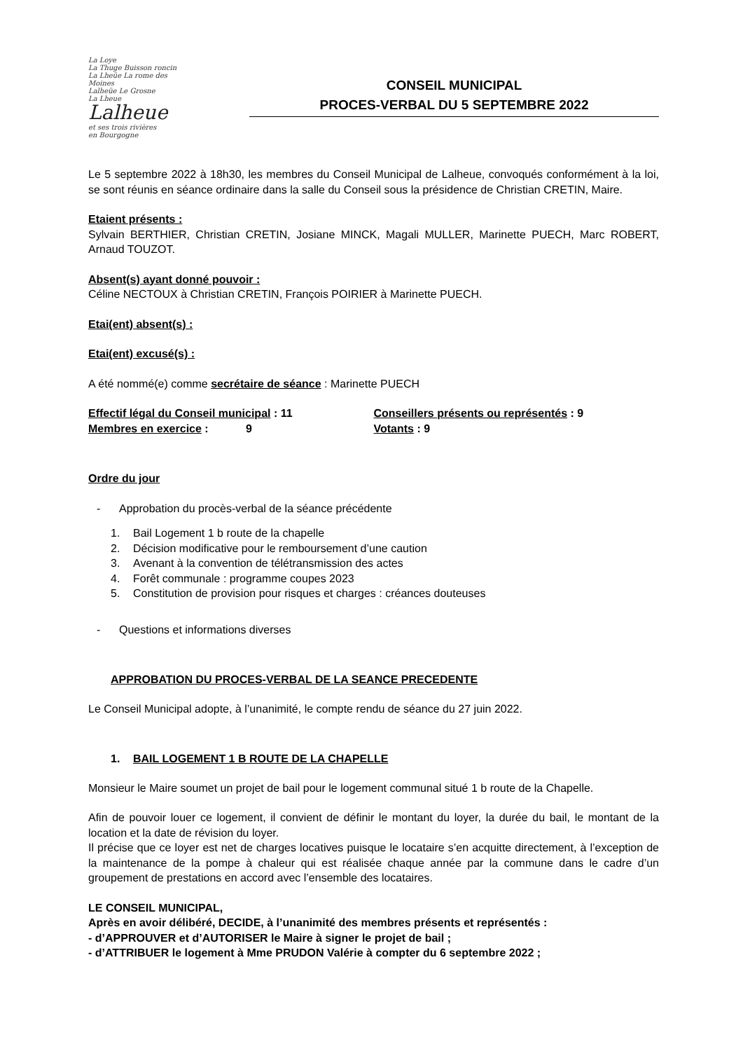La Loye
La Thuge Buisson roncin
La Lheüe La rome des Moines
Lalheüe Le Grosne
La Lheue
Lalheue
et ses trois rivières
en Bourgogne
CONSEIL MUNICIPAL
PROCES-VERBAL DU 5 SEPTEMBRE 2022
Le 5 septembre 2022 à 18h30, les membres du Conseil Municipal de Lalheue, convoqués conformément à la loi, se sont réunis en séance ordinaire dans la salle du Conseil sous la présidence de Christian CRETIN, Maire.
Etaient présents :
Sylvain BERTHIER, Christian CRETIN, Josiane MINCK, Magali MULLER, Marinette PUECH, Marc ROBERT, Arnaud TOUZOT.
Absent(s) ayant donné pouvoir :
Céline NECTOUX à Christian CRETIN, François POIRIER à Marinette PUECH.
Etai(ent) absent(s) :
Etai(ent) excusé(s) :
A été nommé(e) comme secrétaire de séance : Marinette PUECH
Effectif légal du Conseil municipal : 11
Membres en exercice : 9
Conseillers présents ou représentés : 9
Votants : 9
Ordre du jour
- Approbation du procès-verbal de la séance précédente
1. Bail Logement 1 b route de la chapelle
2. Décision modificative pour le remboursement d’une caution
3. Avenant à la convention de télétransmission des actes
4. Forêt communale : programme coupes 2023
5. Constitution de provision pour risques et charges : créances douteuses
- Questions et informations diverses
APPROBATION DU PROCES-VERBAL DE LA SEANCE PRECEDENTE
Le Conseil Municipal adopte, à l’unanimité, le compte rendu de séance du 27 juin 2022.
1. BAIL LOGEMENT 1 B ROUTE DE LA CHAPELLE
Monsieur le Maire soumet un projet de bail pour le logement communal situé 1 b route de la Chapelle.
Afin de pouvoir louer ce logement, il convient de définir le montant du loyer, la durée du bail, le montant de la location et la date de révision du loyer.
Il précise que ce loyer est net de charges locatives puisque le locataire s’en acquitte directement, à l’exception de la maintenance de la pompe à chaleur qui est réalisée chaque année par la commune dans le cadre d’un groupement de prestations en accord avec l’ensemble des locataires.
LE CONSEIL MUNICIPAL,
Après en avoir délibéré, DECIDE, à l’unanimité des membres présents et représentés :
- d’APPROUVER et d’AUTORISER le Maire à signer le projet de bail ;
- d’ATTRIBUER le logement à Mme PRUDON Valérie à compter du 6 septembre 2022 ;